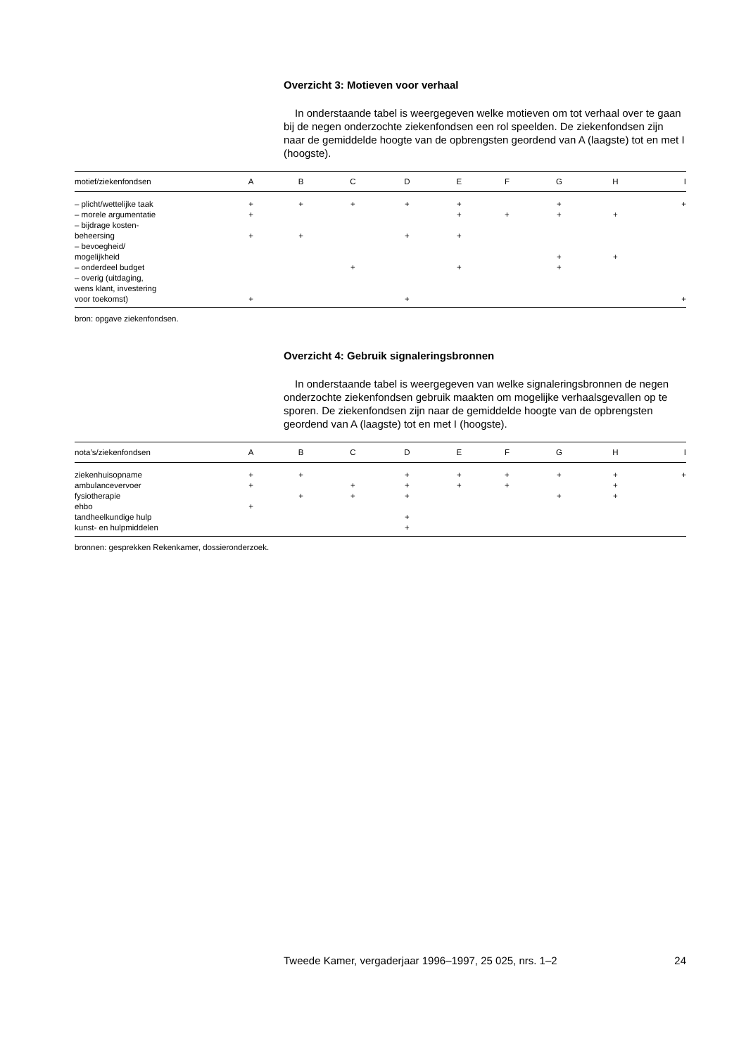Overzicht 3: Motieven voor verhaal
In onderstaande tabel is weergegeven welke motieven om tot verhaal over te gaan bij de negen onderzochte ziekenfondsen een rol speelden. De ziekenfondsen zijn naar de gemiddelde hoogte van de opbrengsten geordend van A (laagste) tot en met I (hoogste).
| motief/ziekenfondsen | A | B | C | D | E | F | G | H | I |
| --- | --- | --- | --- | --- | --- | --- | --- | --- | --- |
| – plicht/wettelijke taak | + | + | + | + | + | | + | | + |
| – morele argumentatie | + | | | | + | + | + | + | |
| – bijdrage kosten- beheersing | + | + | | + | + | | | | |
| – bevoegheid/ mogelijkheid | | | | | | | + | + | |
| – onderdeel budget | | | + | | + | | + | | |
| – overig (uitdaging, wens klant, investering voor toekomst) | + | | | + | | | | | + |
bron: opgave ziekenfondsen.
Overzicht 4: Gebruik signaleringsbronnen
In onderstaande tabel is weergegeven van welke signaleringsbronnen de negen onderzochte ziekenfondsen gebruik maakten om mogelijke verhaalsgevallen op te sporen. De ziekenfondsen zijn naar de gemiddelde hoogte van de opbrengsten geordend van A (laagste) tot en met I (hoogste).
| nota’s/ziekenfondsen | A | B | C | D | E | F | G | H | I |
| --- | --- | --- | --- | --- | --- | --- | --- | --- | --- |
| ziekenhuisopname | + | + | | + | + | + | + | + | + |
| ambulancevervoer | + | | + | + | + | + | | + | |
| fysiotherapie | | + | + | + | | | + | + | |
| ehbo | + | | | | | | | | |
| tandheelkundige hulp | | | | + | | | | | |
| kunst- en hulpmiddelen | | | | + | | | | | |
bronnen: gesprekken Rekenkamer, dossieronderzoek.
Tweede Kamer, vergaderjaar 1996–1997, 25 025, nrs. 1–2 24